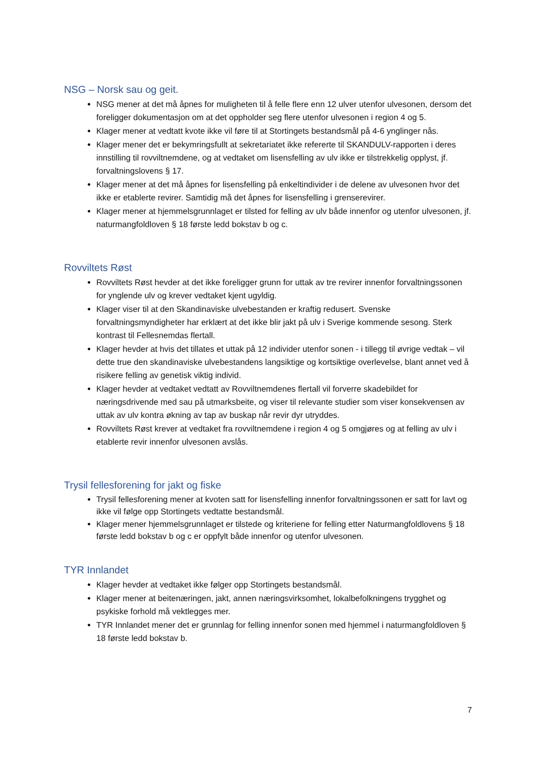NSG – Norsk sau og geit.
NSG mener at det må åpnes for muligheten til å felle flere enn 12 ulver utenfor ulvesonen, dersom det foreligger dokumentasjon om at det oppholder seg flere utenfor ulvesonen i region 4 og 5.
Klager mener at vedtatt kvote ikke vil føre til at Stortingets bestandsmål på 4-6 ynglinger nås.
Klager mener det er bekymringsfullt at sekretariatet ikke refererte til SKANDULV-rapporten i deres innstilling til rovviltnemdene, og at vedtaket om lisensfelling av ulv ikke er tilstrekkelig opplyst, jf. forvaltningslovens § 17.
Klager mener at det må åpnes for lisensfelling på enkeltindivider i de delene av ulvesonen hvor det ikke er etablerte revirer. Samtidig må det åpnes for lisensfelling i grenserevirer.
Klager mener at hjemmelsgrunnlaget er tilsted for felling av ulv både innenfor og utenfor ulvesonen, jf. naturmangfoldloven § 18 første ledd bokstav b og c.
Rovviltets Røst
Rovviltets Røst hevder at det ikke foreligger grunn for uttak av tre revirer innenfor forvaltningssonen for ynglende ulv og krever vedtaket kjent ugyldig.
Klager viser til at den Skandinaviske ulvebestanden er kraftig redusert. Svenske forvaltningsmyndigheter har erklært at det ikke blir jakt på ulv i Sverige kommende sesong. Sterk kontrast til Fellesnemdas flertall.
Klager hevder at hvis det tillates et uttak på 12 individer utenfor sonen - i tillegg til øvrige vedtak – vil dette true den skandinaviske ulvebestandens langsiktige og kortsiktige overlevelse, blant annet ved å risikere felling av genetisk viktig individ.
Klager hevder at vedtaket vedtatt av Rovviltnemdenes flertall vil forverre skadebildet for næringsdrivende med sau på utmarksbeite, og viser til relevante studier som viser konsekvensen av uttak av ulv kontra økning av tap av buskap når revir dyr utryddes.
Rovviltets Røst krever at vedtaket fra rovviltnemdene i region 4 og 5 omgjøres og at felling av ulv i etablerte revir innenfor ulvesonen avslås.
Trysil fellesforening for jakt og fiske
Trysil fellesforening mener at kvoten satt for lisensfelling innenfor forvaltningssonen er satt for lavt og ikke vil følge opp Stortingets vedtatte bestandsmål.
Klager mener hjemmelsgrunnlaget er tilstede og kriteriene for felling etter Naturmangfoldlovens § 18 første ledd bokstav b og c er oppfylt både innenfor og utenfor ulvesonen.
TYR Innlandet
Klager hevder at vedtaket ikke følger opp Stortingets bestandsmål.
Klager mener at beitenæringen, jakt, annen næringsvirksomhet, lokalbefolkningens trygghet og psykiske forhold må vektlegges mer.
TYR Innlandet mener det er grunnlag for felling innenfor sonen med hjemmel i naturmangfoldloven § 18 første ledd bokstav b.
7